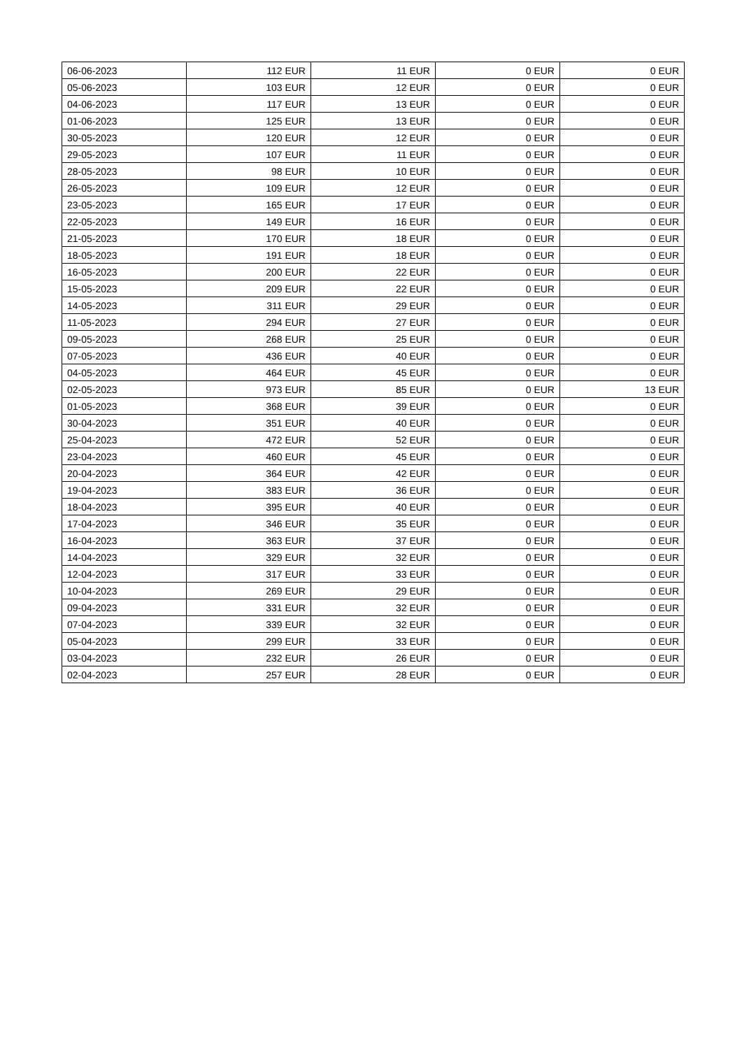| 06-06-2023 | 112 EUR | 11 EUR | 0 EUR | 0 EUR |
| 05-06-2023 | 103 EUR | 12 EUR | 0 EUR | 0 EUR |
| 04-06-2023 | 117 EUR | 13 EUR | 0 EUR | 0 EUR |
| 01-06-2023 | 125 EUR | 13 EUR | 0 EUR | 0 EUR |
| 30-05-2023 | 120 EUR | 12 EUR | 0 EUR | 0 EUR |
| 29-05-2023 | 107 EUR | 11 EUR | 0 EUR | 0 EUR |
| 28-05-2023 | 98 EUR | 10 EUR | 0 EUR | 0 EUR |
| 26-05-2023 | 109 EUR | 12 EUR | 0 EUR | 0 EUR |
| 23-05-2023 | 165 EUR | 17 EUR | 0 EUR | 0 EUR |
| 22-05-2023 | 149 EUR | 16 EUR | 0 EUR | 0 EUR |
| 21-05-2023 | 170 EUR | 18 EUR | 0 EUR | 0 EUR |
| 18-05-2023 | 191 EUR | 18 EUR | 0 EUR | 0 EUR |
| 16-05-2023 | 200 EUR | 22 EUR | 0 EUR | 0 EUR |
| 15-05-2023 | 209 EUR | 22 EUR | 0 EUR | 0 EUR |
| 14-05-2023 | 311 EUR | 29 EUR | 0 EUR | 0 EUR |
| 11-05-2023 | 294 EUR | 27 EUR | 0 EUR | 0 EUR |
| 09-05-2023 | 268 EUR | 25 EUR | 0 EUR | 0 EUR |
| 07-05-2023 | 436 EUR | 40 EUR | 0 EUR | 0 EUR |
| 04-05-2023 | 464 EUR | 45 EUR | 0 EUR | 0 EUR |
| 02-05-2023 | 973 EUR | 85 EUR | 0 EUR | 13 EUR |
| 01-05-2023 | 368 EUR | 39 EUR | 0 EUR | 0 EUR |
| 30-04-2023 | 351 EUR | 40 EUR | 0 EUR | 0 EUR |
| 25-04-2023 | 472 EUR | 52 EUR | 0 EUR | 0 EUR |
| 23-04-2023 | 460 EUR | 45 EUR | 0 EUR | 0 EUR |
| 20-04-2023 | 364 EUR | 42 EUR | 0 EUR | 0 EUR |
| 19-04-2023 | 383 EUR | 36 EUR | 0 EUR | 0 EUR |
| 18-04-2023 | 395 EUR | 40 EUR | 0 EUR | 0 EUR |
| 17-04-2023 | 346 EUR | 35 EUR | 0 EUR | 0 EUR |
| 16-04-2023 | 363 EUR | 37 EUR | 0 EUR | 0 EUR |
| 14-04-2023 | 329 EUR | 32 EUR | 0 EUR | 0 EUR |
| 12-04-2023 | 317 EUR | 33 EUR | 0 EUR | 0 EUR |
| 10-04-2023 | 269 EUR | 29 EUR | 0 EUR | 0 EUR |
| 09-04-2023 | 331 EUR | 32 EUR | 0 EUR | 0 EUR |
| 07-04-2023 | 339 EUR | 32 EUR | 0 EUR | 0 EUR |
| 05-04-2023 | 299 EUR | 33 EUR | 0 EUR | 0 EUR |
| 03-04-2023 | 232 EUR | 26 EUR | 0 EUR | 0 EUR |
| 02-04-2023 | 257 EUR | 28 EUR | 0 EUR | 0 EUR |